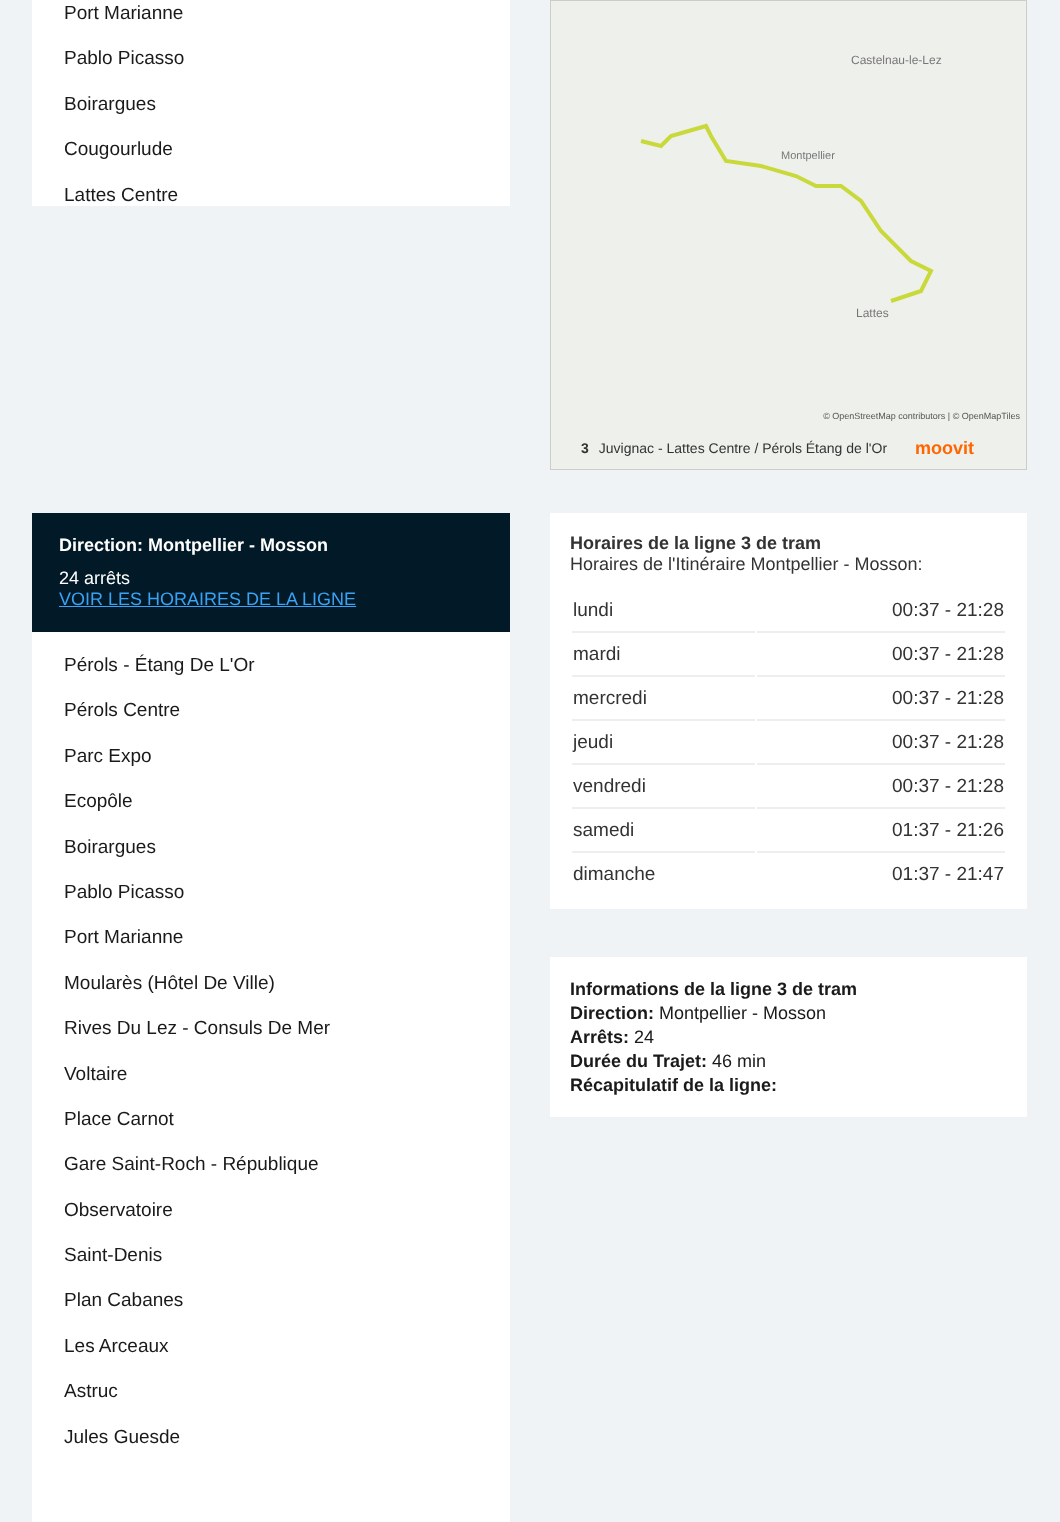Port Marianne
Pablo Picasso
Boirargues
Cougourlude
Lattes Centre
Castelnau-le-Lez
Montpellier
Lattes
© OpenStreetMap contributors | © OpenMapTiles
3 Juvignac - Lattes Centre / Pérols Étang de l'Or moovit
Direction: Montpellier - Mosson
24 arrêts
VOIR LES HORAIRES DE LA LIGNE
Pérols - Étang De L'Or
Pérols Centre
Parc Expo
Ecopôle
Boirargues
Pablo Picasso
Port Marianne
Moularès (Hôtel De Ville)
Rives Du Lez - Consuls De Mer
Voltaire
Place Carnot
Gare Saint-Roch - République
Observatoire
Saint-Denis
Plan Cabanes
Les Arceaux
Astruc
Jules Guesde
Horaires de la ligne 3 de tram
Horaires de l'Itinéraire Montpellier - Mosson:
| lundi | 00:37 - 21:28 |
| mardi | 00:37 - 21:28 |
| mercredi | 00:37 - 21:28 |
| jeudi | 00:37 - 21:28 |
| vendredi | 00:37 - 21:28 |
| samedi | 01:37 - 21:26 |
| dimanche | 01:37 - 21:47 |
Informations de la ligne 3 de tram
Direction: Montpellier - Mosson
Arrêts: 24
Durée du Trajet: 46 min
Récapitulatif de la ligne: